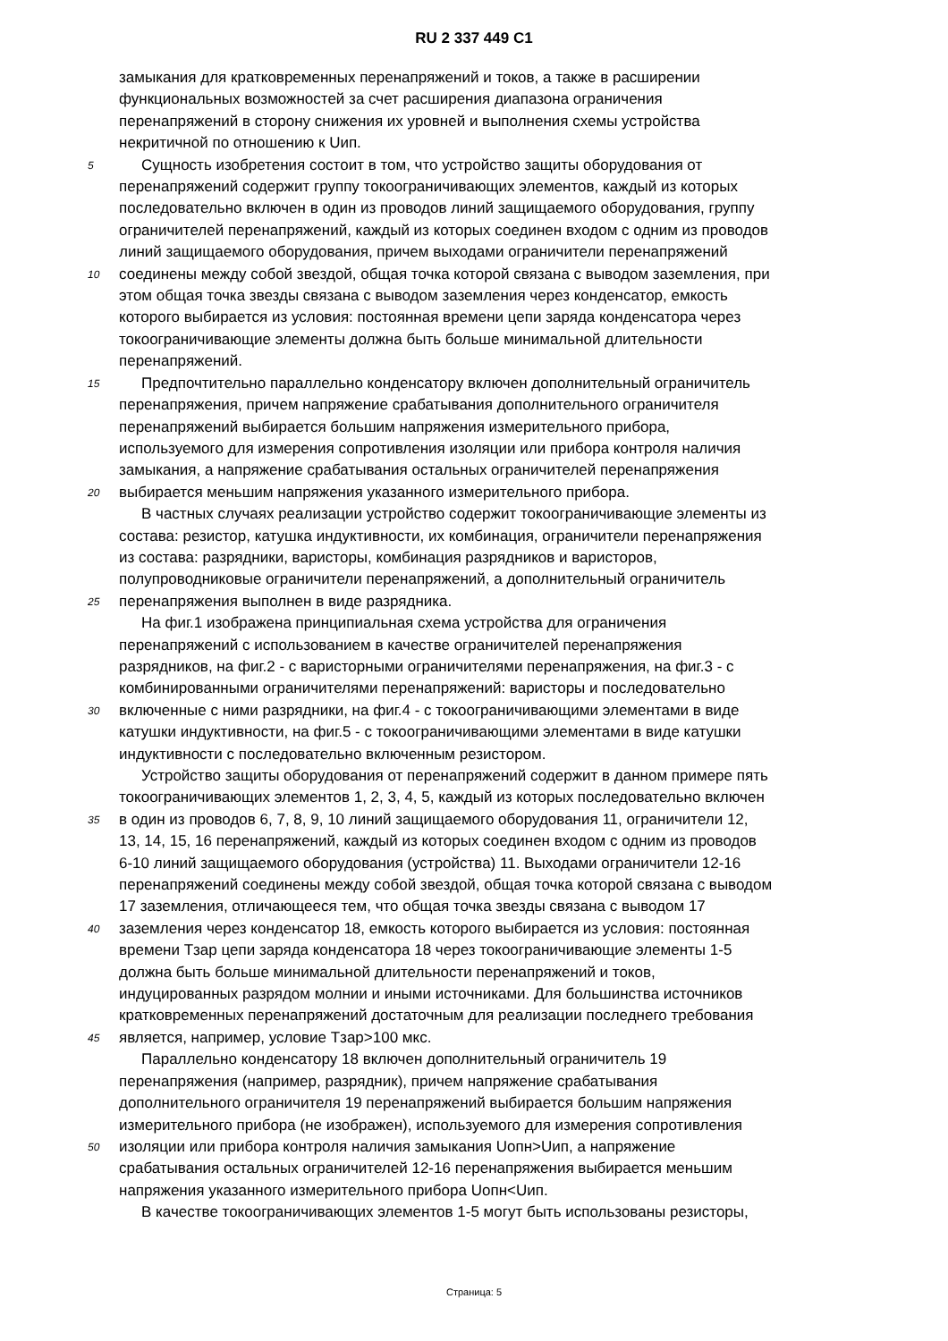RU 2 337 449 C1
замыкания для кратковременных перенапряжений и токов, а также в расширении
функциональных возможностей за счет расширения диапазона ограничения
перенапряжений в сторону снижения их уровней и выполнения схемы устройства
некритичной по отношению к Uип.
5 Сущность изобретения состоит в том, что устройство защиты оборудования от
перенапряжений содержит группу токоограничивающих элементов, каждый из которых
последовательно включен в один из проводов линий защищаемого оборудования, группу
ограничителей перенапряжений, каждый из которых соединен входом с одним из проводов
линий защищаемого оборудования, причем выходами ограничители перенапряжений
10 соединены между собой звездой, общая точка которой связана с выводом заземления, при
этом общая точка звезды связана с выводом заземления через конденсатор, емкость
которого выбирается из условия: постоянная времени цепи заряда конденсатора через
токоограничивающие элементы должна быть больше минимальной длительности
перенапряжений.
15 Предпочтительно параллельно конденсатору включен дополнительный ограничитель
перенапряжения, причем напряжение срабатывания дополнительного ограничителя
перенапряжений выбирается большим напряжения измерительного прибора,
используемого для измерения сопротивления изоляции или прибора контроля наличия
замыкания, а напряжение срабатывания остальных ограничителей перенапряжения
20 выбирается меньшим напряжения указанного измерительного прибора.
В частных случаях реализации устройство содержит токоограничивающие элементы из
состава: резистор, катушка индуктивности, их комбинация, ограничители перенапряжения
из состава: разрядники, варисторы, комбинация разрядников и варисторов,
полупроводниковые ограничители перенапряжений, а дополнительный ограничитель
25 перенапряжения выполнен в виде разрядника.
На фиг.1 изображена принципиальная схема устройства для ограничения
перенапряжений с использованием в качестве ограничителей перенапряжения
разрядников, на фиг.2 - с варисторными ограничителями перенапряжения, на фиг.3 - с
комбинированными ограничителями перенапряжений: варисторы и последовательно
30 включенные с ними разрядники, на фиг.4 - с токоограничивающими элементами в виде
катушки индуктивности, на фиг.5 - с токоограничивающими элементами в виде катушки
индуктивности с последовательно включенным резистором.
Устройство защиты оборудования от перенапряжений содержит в данном примере пять
токоограничивающих элементов 1, 2, 3, 4, 5, каждый из которых последовательно включен
35 в один из проводов 6, 7, 8, 9, 10 линий защищаемого оборудования 11, ограничители 12,
13, 14, 15, 16 перенапряжений, каждый из которых соединен входом с одним из проводов
6-10 линий защищаемого оборудования (устройства) 11. Выходами ограничители 12-16
перенапряжений соединены между собой звездой, общая точка которой связана с выводом
17 заземления, отличающееся тем, что общая точка звезды связана с выводом 17
40 заземления через конденсатор 18, емкость которого выбирается из условия: постоянная
времени Tзар цепи заряда конденсатора 18 через токоограничивающие элементы 1-5
должна быть больше минимальной длительности перенапряжений и токов,
индуцированных разрядом молнии и иными источниками. Для большинства источников
кратковременных перенапряжений достаточным для реализации последнего требования
45 является, например, условие Tзар>100 мкс.
Параллельно конденсатору 18 включен дополнительный ограничитель 19
перенапряжения (например, разрядник), причем напряжение срабатывания
дополнительного ограничителя 19 перенапряжений выбирается большим напряжения
измерительного прибора (не изображен), используемого для измерения сопротивления
50 изоляции или прибора контроля наличия замыкания Uопн>Uип, а напряжение
срабатывания остальных ограничителей 12-16 перенапряжения выбирается меньшим
напряжения указанного измерительного прибора Uопн<Uип.
В качестве токоограничивающих элементов 1-5 могут быть использованы резисторы,
Страница: 5